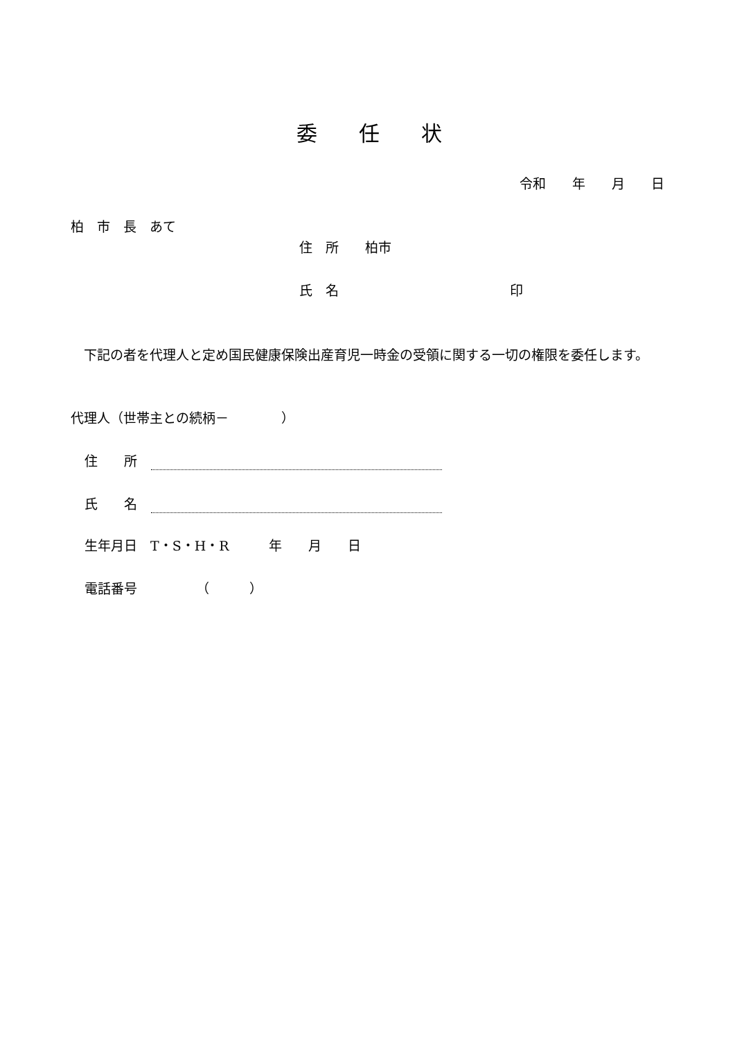委　　任　　状
令和　　年　　月　　日
柏　市　長　あて
住　所　　柏市
氏　名　　　　　　　　　　　　　印
　下記の者を代理人と定め国民健康保険出産育児一時金の受領に関する一切の権限を委任します。
代理人（世帯主との続柄－　　　　）
住　　所
氏　　名
生年月日　T・S・H・R　　　年　　月　　日
電話番号　　　　　（　　　）